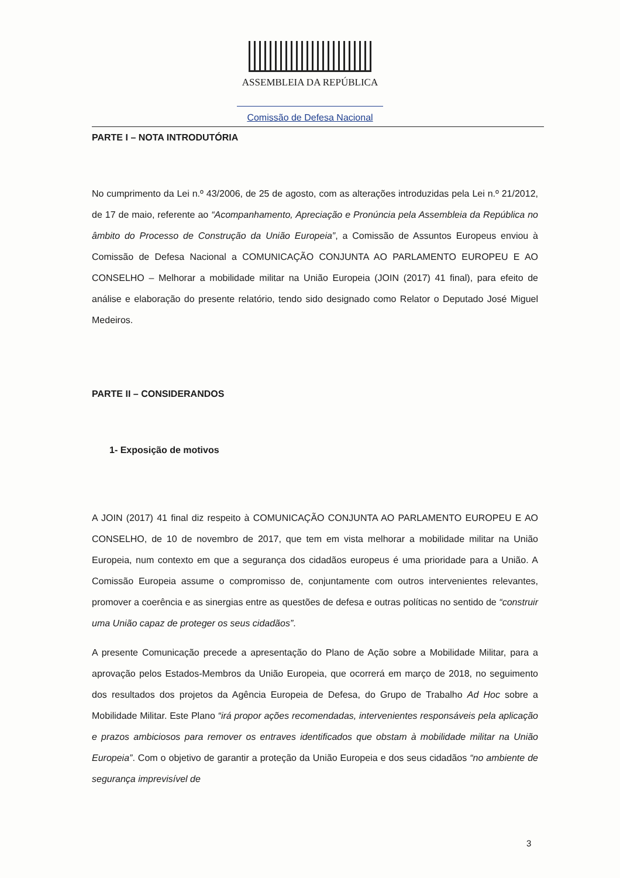ASSEMBLEIA DA REPÚBLICA
Comissão de Defesa Nacional
PARTE I – NOTA INTRODUTÓRIA
No cumprimento da Lei n.º 43/2006, de 25 de agosto, com as alterações introduzidas pela Lei n.º 21/2012, de 17 de maio, referente ao “Acompanhamento, Apreciação e Pronúncia pela Assembleia da República no âmbito do Processo de Construção da União Europeia”, a Comissão de Assuntos Europeus enviou à Comissão de Defesa Nacional a COMUNICAÇÃO CONJUNTA AO PARLAMENTO EUROPEU E AO CONSELHO – Melhorar a mobilidade militar na União Europeia (JOIN (2017) 41 final), para efeito de análise e elaboração do presente relatório, tendo sido designado como Relator o Deputado José Miguel Medeiros.
PARTE II – CONSIDERANDOS
1- Exposição de motivos
A JOIN (2017) 41 final diz respeito à COMUNICAÇÃO CONJUNTA AO PARLAMENTO EUROPEU E AO CONSELHO, de 10 de novembro de 2017, que tem em vista melhorar a mobilidade militar na União Europeia, num contexto em que a segurança dos cidadãos europeus é uma prioridade para a União. A Comissão Europeia assume o compromisso de, conjuntamente com outros intervenientes relevantes, promover a coerência e as sinergias entre as questões de defesa e outras políticas no sentido de “construir uma União capaz de proteger os seus cidadãos”.
A presente Comunicação precede a apresentação do Plano de Ação sobre a Mobilidade Militar, para a aprovação pelos Estados-Membros da União Europeia, que ocorrerá em março de 2018, no seguimento dos resultados dos projetos da Agência Europeia de Defesa, do Grupo de Trabalho Ad Hoc sobre a Mobilidade Militar. Este Plano “irá propor ações recomendadas, intervenientes responsáveis pela aplicação e prazos ambiciosos para remover os entraves identificados que obstam à mobilidade militar na União Europeia”. Com o objetivo de garantir a proteção da União Europeia e dos seus cidadãos “no ambiente de segurança imprevisível de
3